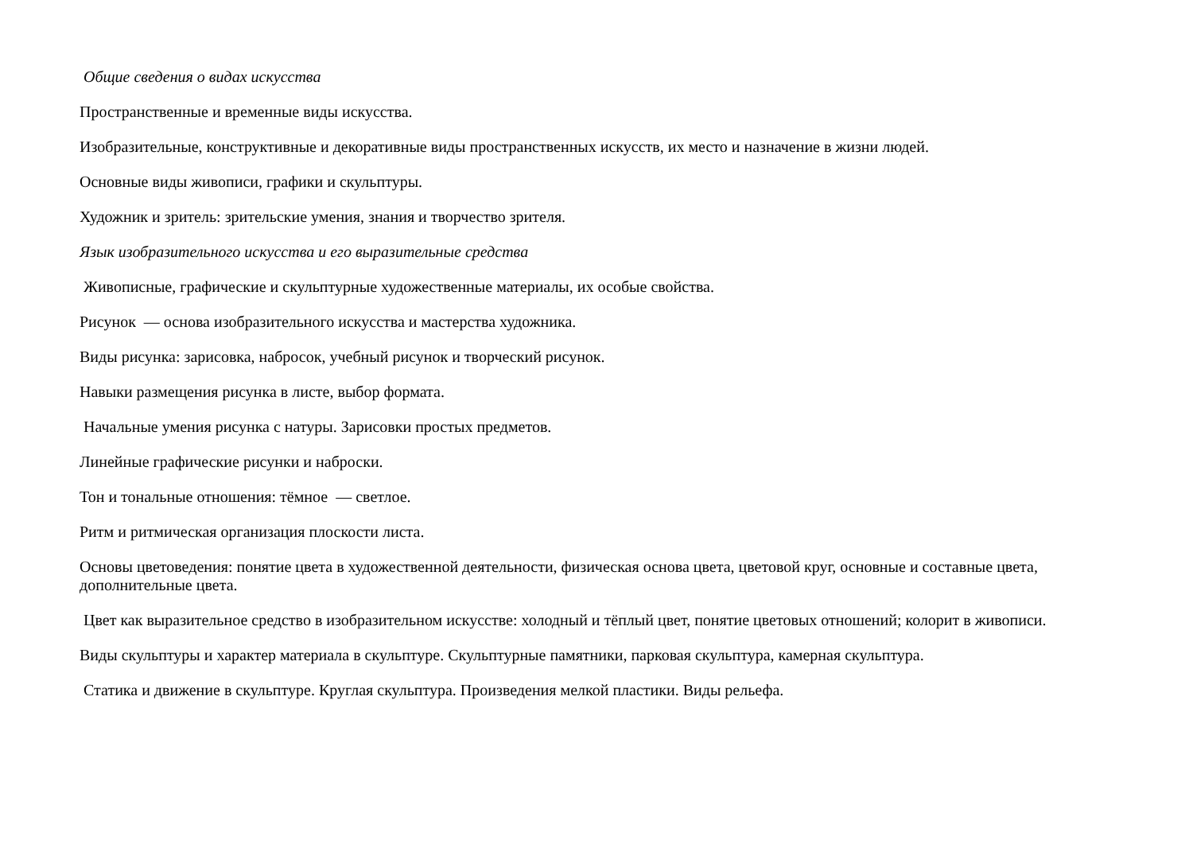Общие сведения о видах искусства
Пространственные и временные виды искусства.
Изобразительные, конструктивные и декоративные виды пространственных искусств, их место и назначение в жизни людей.
Основные виды живописи, графики и скульптуры.
Художник и зритель: зрительские умения, знания и творчество зрителя.
Язык изобразительного искусства и его выразительные средства
Живописные, графические и скульптурные художественные материалы, их особые свойства.
Рисунок — основа изобразительного искусства и мастерства художника.
Виды рисунка: зарисовка, набросок, учебный рисунок и творческий рисунок.
Навыки размещения рисунка в листе, выбор формата.
Начальные умения рисунка с натуры. Зарисовки простых предметов.
Линейные графические рисунки и наброски.
Тон и тональные отношения: тёмное — светлое.
Ритм и ритмическая организация плоскости листа.
Основы цветоведения: понятие цвета в художественной деятельности, физическая основа цвета, цветовой круг, основные и составные цвета, дополнительные цвета.
Цвет как выразительное средство в изобразительном искусстве: холодный и тёплый цвет, понятие цветовых отношений; колорит в живописи.
Виды скульптуры и характер материала в скульптуре. Скульптурные памятники, парковая скульптура, камерная скульптура.
Статика и движение в скульптуре. Круглая скульптура. Произведения мелкой пластики. Виды рельефа.